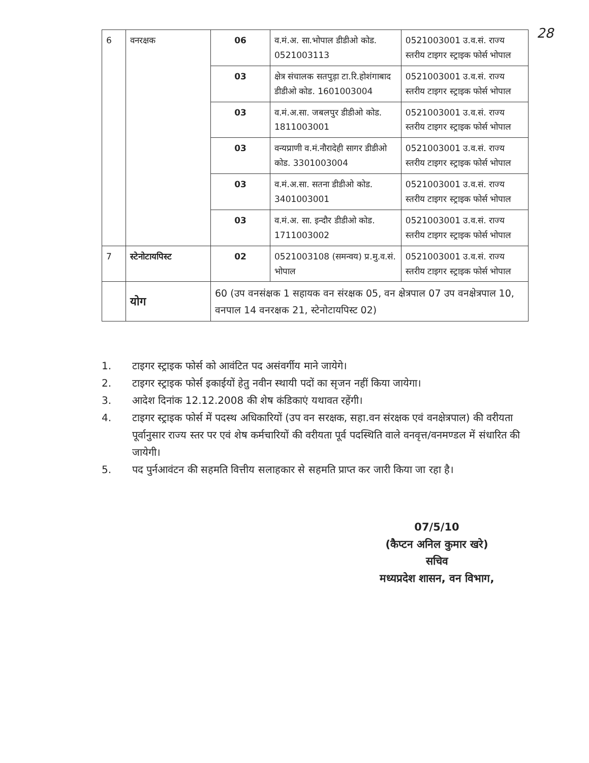28
| 6 | वनरक्षक | 06 | व.मं.अ. सा.भोपाल डीडीओ कोड. 0521003113 | 0521003001 उ.व.सं. राज्य स्तरीय टाइगर स्ट्राइक फोर्स भोपाल |
| | | 03 | क्षेत्र संचालक सतपुड़ा टा.रि.होशंगाबाद डीडीओ कोड. 1601003004 | 0521003001 उ.व.सं. राज्य स्तरीय टाइगर स्ट्राइक फोर्स भोपाल |
| | | 03 | व.मं.अ.सा. जबलपुर डीडीओ कोड. 1811003001 | 0521003001 उ.व.सं. राज्य स्तरीय टाइगर स्ट्राइक फोर्स भोपाल |
| | | 03 | वन्यप्राणी व.मं.नौरादेही सागर डीडीओ कोड. 3301003004 | 0521003001 उ.व.सं. राज्य स्तरीय टाइगर स्ट्राइक फोर्स भोपाल |
| | | 03 | व.मं.अ.सा. सतना डीडीओ कोड. 3401003001 | 0521003001 उ.व.सं. राज्य स्तरीय टाइगर स्ट्राइक फोर्स भोपाल |
| | | 03 | व.मं.अ. सा. इन्दौर डीडीओ कोड. 1711003002 | 0521003001 उ.व.सं. राज्य स्तरीय टाइगर स्ट्राइक फोर्स भोपाल |
| 7 | स्टेनोटायपिस्ट | 02 | 0521003108 (समन्वय) प्र.मु.व.सं. भोपाल | 0521003001 उ.व.सं. राज्य स्तरीय टाइगर स्ट्राइक फोर्स भोपाल |
| | योग | 60 (उप वनसंक्षक 1 सहायक वन संरक्षक 05, वन क्षेत्रपाल 07 उप वनक्षेत्रपाल 10, वनपाल 14 वनरक्षक 21, स्टेनोटायपिस्ट 02) | | |
1. टाइगर स्ट्राइक फोर्स को आवंटित पद असंवर्गीय माने जायेगे।
2. टाइगर स्ट्राइक फोर्स इकाईयों हेतु नवीन स्थायी पदों का सृजन नहीं किया जायेगा।
3. आदेश दिनांक 12.12.2008 की शेष कंडिकाएं यथावत रहेंगी।
4. टाइगर स्ट्राइक फोर्स में पदस्थ अधिकारियों (उप वन सरक्षक, सहा.वन संरक्षक एवं वनक्षेत्रपाल) की वरीयता पूर्वानुसार राज्य स्तर पर एवं शेष कर्मचारियों की वरीयता पूर्व पदस्थिति वाले वनवृत्त/वनमण्डल में संधारित की जायेगी।
5. पद पुर्नआवंटन की सहमति वित्तीय सलाहकार से सहमति प्राप्त कर जारी किया जा रहा है।
07/5/10
(कैप्टन अनिल कुमार खरे)
सचिव
मध्यप्रदेश शासन, वन विभाग,